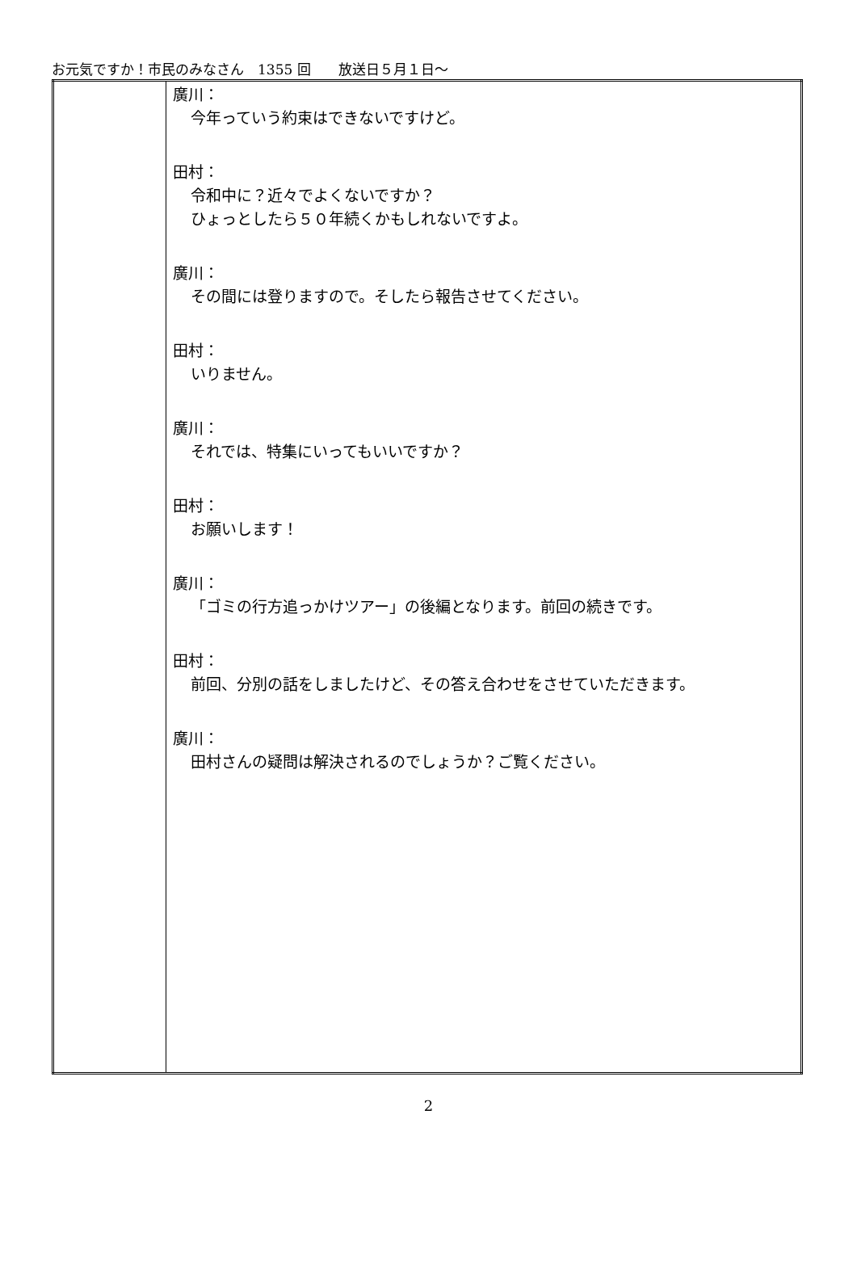お元気ですか！市民のみなさん　1355 回　　放送日５月１日～
| | 廣川： 今年っていう約束はできないですけど。 田村： 令和中に？近々でよくないですか？ ひょっとしたら５０年続くかもしれないですよ。 廣川： その間には登りますので。そしたら報告させてください。 田村： いりません。 廣川： それでは、特集にいってもいいですか？ 田村： お願いします！ 廣川： 「ゴミの行方追っかけツアー」の後編となります。前回の続きです。 田村： 前回、分別の話をしましたけど、その答え合わせをさせていただきます。 廣川： 田村さんの疑問は解決されるのでしょうか？ご覧ください。 |
2